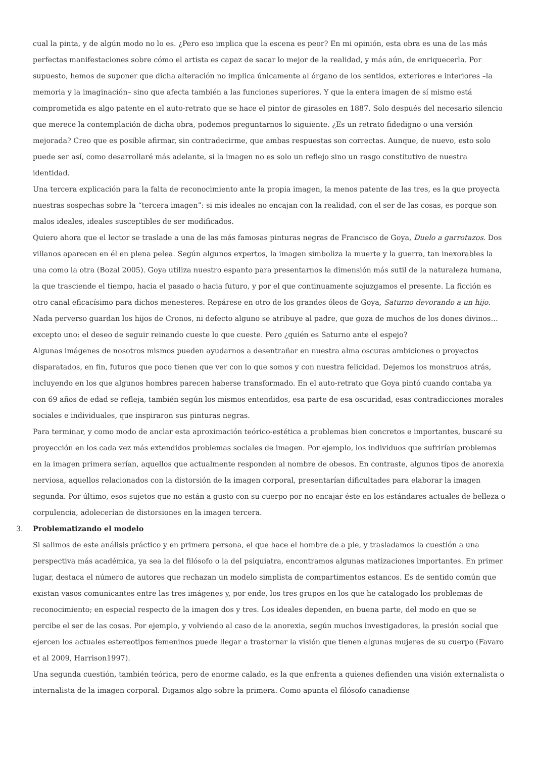cual la pinta, y de algún modo no lo es. ¿Pero eso implica que la escena es peor? En mi opinión, esta obra es una de las más perfectas manifestaciones sobre cómo el artista es capaz de sacar lo mejor de la realidad, y más aún, de enriquecerla. Por supuesto, hemos de suponer que dicha alteración no implica únicamente al órgano de los sentidos, exteriores e interiores –la memoria y la imaginación– sino que afecta también a las funciones superiores. Y que la entera imagen de sí mismo está comprometida es algo patente en el auto-retrato que se hace el pintor de girasoles en 1887. Solo después del necesario silencio que merece la contemplación de dicha obra, podemos preguntarnos lo siguiente. ¿Es un retrato fidedigno o una versión mejorada? Creo que es posible afirmar, sin contradecirme, que ambas respuestas son correctas. Aunque, de nuevo, esto solo puede ser así, como desarrollaré más adelante, si la imagen no es solo un reflejo sino un rasgo constitutivo de nuestra identidad.
Una tercera explicación para la falta de reconocimiento ante la propia imagen, la menos patente de las tres, es la que proyecta nuestras sospechas sobre la “tercera imagen”: si mis ideales no encajan con la realidad, con el ser de las cosas, es porque son malos ideales, ideales susceptibles de ser modificados.
Quiero ahora que el lector se traslade a una de las más famosas pinturas negras de Francisco de Goya, Duelo a garrotazos. Dos villanos aparecen en él en plena pelea. Según algunos expertos, la imagen simboliza la muerte y la guerra, tan inexorables la una como la otra (Bozal 2005). Goya utiliza nuestro espanto para presentarnos la dimensión más sutil de la naturaleza humana, la que trasciende el tiempo, hacia el pasado o hacia futuro, y por el que continuamente sojuzgamos el presente. La ficción es otro canal eficacísimo para dichos menesteres. Repárese en otro de los grandes óleos de Goya, Saturno devorando a un hijo. Nada perverso guardan los hijos de Cronos, ni defecto alguno se atribuye al padre, que goza de muchos de los dones divinos… excepto uno: el deseo de seguir reinando cueste lo que cueste. Pero ¿quién es Saturno ante el espejo?
Algunas imágenes de nosotros mismos pueden ayudarnos a desentrañar en nuestra alma oscuras ambiciones o proyectos disparatados, en fin, futuros que poco tienen que ver con lo que somos y con nuestra felicidad. Dejemos los monstruos atrás, incluyendo en los que algunos hombres parecen haberse transformado. En el auto-retrato que Goya pintó cuando contaba ya con 69 años de edad se refleja, también según los mismos entendidos, esa parte de esa oscuridad, esas contradicciones morales sociales e individuales, que inspiraron sus pinturas negras.
Para terminar, y como modo de anclar esta aproximación teórico-estética a problemas bien concretos e importantes, buscaré su proyección en los cada vez más extendidos problemas sociales de imagen. Por ejemplo, los individuos que sufrirían problemas en la imagen primera serían, aquellos que actualmente responden al nombre de obesos. En contraste, algunos tipos de anorexia nerviosa, aquellos relacionados con la distorsión de la imagen corporal, presentarían dificultades para elaborar la imagen segunda. Por último, esos sujetos que no están a gusto con su cuerpo por no encajar éste en los estándares actuales de belleza o corpulencia, adolecerían de distorsiones en la imagen tercera.
3. Problematizando el modelo
Si salimos de este análisis práctico y en primera persona, el que hace el hombre de a pie, y trasladamos la cuestión a una perspectiva más académica, ya sea la del filósofo o la del psiquiatra, encontramos algunas matizaciones importantes. En primer lugar, destaca el número de autores que rechazan un modelo simplista de compartimentos estancos. Es de sentido común que existan vasos comunicantes entre las tres imágenes y, por ende, los tres grupos en los que he catalogado los problemas de reconocimiento; en especial respecto de la imagen dos y tres. Los ideales dependen, en buena parte, del modo en que se percibe el ser de las cosas. Por ejemplo, y volviendo al caso de la anorexia, según muchos investigadores, la presión social que ejercen los actuales estereotipos femeninos puede llegar a trastornar la visión que tienen algunas mujeres de su cuerpo (Favaro et al 2009, Harrison1997).
Una segunda cuestión, también teórica, pero de enorme calado, es la que enfrenta a quienes defienden una visión externalista o internalista de la imagen corporal. Digamos algo sobre la primera. Como apunta el filósofo canadiense